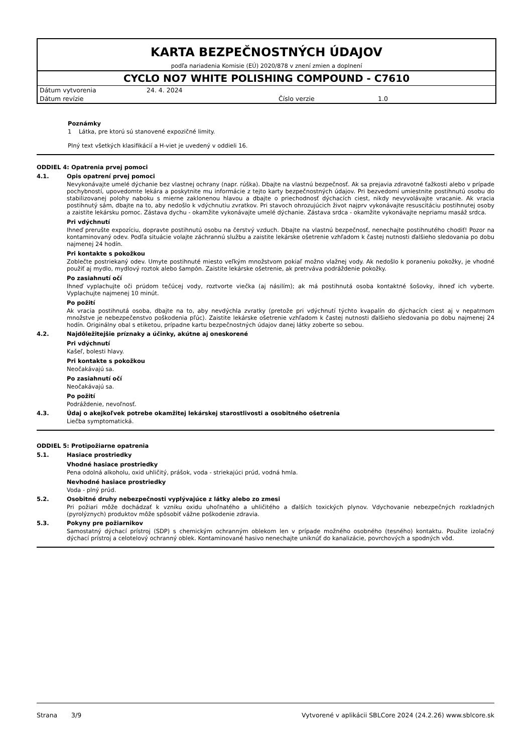KARTA BEZPEČNOSTNÝCH ÚDAJOV
podľa nariadenia Komisie (EÚ) 2020/878 v znení zmien a doplnení
CYCLO NO7 WHITE POLISHING COMPOUND - C7610
| Dátum vytvorenia | 24. 4. 2024 | | |
| Dátum revízie | | Číslo verzie | 1.0 |
Poznámky
1 Látka, pre ktorú sú stanovené expozičné limity.
Plný text všetkých klasifikácií a H-viet je uvedený v oddieli 16.
ODDIEL 4: Opatrenia prvej pomoci
4.1. Opis opatrení prvej pomoci
Nevykonávajte umelé dýchanie bez vlastnej ochrany (napr. rúška). Dbajte na vlastnú bezpečnosť. Ak sa prejavia zdravotné ťažkosti alebo v prípade pochybností, upovedomte lekára a poskytnite mu informácie z tejto karty bezpečnostných údajov. Pri bezvedomí umiestnite postihnutú osobu do stabilizovanej polohy naboku s mierne zaklonenou hlavou a dbajte o priechodnosť dýchacích ciest, nikdy nevyvolávajte vracanie. Ak vracia postihnutý sám, dbajte na to, aby nedošlo k vdýchnutiu zvratkov. Pri stavoch ohrozujúcich život najprv vykonávajte resuscitáciu postihnutej osoby a zaistite lekársku pomoc. Zástava dychu - okamžite vykonávajte umelé dýchanie. Zástava srdca - okamžite vykonávajte nepriamu masáž srdca.
Pri vdýchnutí
Ihneď prerušte expozíciu, dopravte postihnutú osobu na čerstvý vzduch. Dbajte na vlastnú bezpečnosť, nenechajte postihnutého chodiť! Pozor na kontaminovaný odev. Podľa situácie volajte záchrannú službu a zaistite lekárske ošetrenie vzhľadom k častej nutnosti ďalšieho sledovania po dobu najmenej 24 hodín.
Pri kontakte s pokožkou
Zoblečte postriekaný odev. Umyte postihnuté miesto veľkým množstvom pokiaľ možno vlažnej vody. Ak nedošlo k poraneniu pokožky, je vhodné použiť aj mydlo, mydlový roztok alebo šampón. Zaistite lekárske ošetrenie, ak pretrváva podráždenie pokožky.
Po zasiahnutí očí
Ihneď vyplachujte oči prúdom tečúcej vody, roztvorte viečka (aj násilím); ak má postihnutá osoba kontaktné šošovky, ihneď ich vyberte. Vyplachujte najmenej 10 minút.
Po požití
Ak vracia postihnutá osoba, dbajte na to, aby nevdýchla zvratky (pretože pri vdýchnutí týchto kvapalín do dýchacích ciest aj v nepatrnom množstve je nebezpečenstvo poškodenia pľúc). Zaistite lekárske ošetrenie vzhľadom k častej nutnosti ďalšieho sledovania po dobu najmenej 24 hodín. Originálny obal s etiketou, prípadne kartu bezpečnostných údajov danej látky zoberte so sebou.
4.2. Najdôležitejšie príznaky a účinky, akútne aj oneskorené
Pri vdýchnutí
Kašeľ, bolesti hlavy.
Pri kontakte s pokožkou
Neočakávajú sa.
Po zasiahnutí očí
Neočakávajú sa.
Po požití
Podráždenie, nevoľnosť.
4.3. Údaj o akejkoľvek potrebe okamžitej lekárskej starostlivosti a osobitného ošetrenia
Liečba symptomatická.
ODDIEL 5: Protipožiarne opatrenia
5.1. Hasiace prostriedky
Vhodné hasiace prostriedky
Pena odolná alkoholu, oxid uhličitý, prášok, voda - striekajúci prúd, vodná hmla.
Nevhodné hasiace prostriedky
Voda - plný prúd.
5.2. Osobitné druhy nebezpečnosti vyplývajúce z látky alebo zo zmesi
Pri požiari môže dochádzať k vzniku oxidu uhoľnatého a uhličitého a ďalších toxických plynov. Vdychovanie nebezpečných rozkladných (pyrolýznych) produktov môže spôsobiť vážne poškodenie zdravia.
5.3. Pokyny pre požiarnikov
Samostatný dýchací prístroj (SDP) s chemickým ochranným oblekom len v prípade možného osobného (tesného) kontaktu. Použite izolačný dýchací prístroj a celotelový ochranný oblek. Kontaminované hasivo nenechajte uniknúť do kanalizácie, povrchových a spodných vôd.
Strana 3/9 Vytvorené v aplikácii SBLCore 2024 (24.2.26) www.sblcore.sk